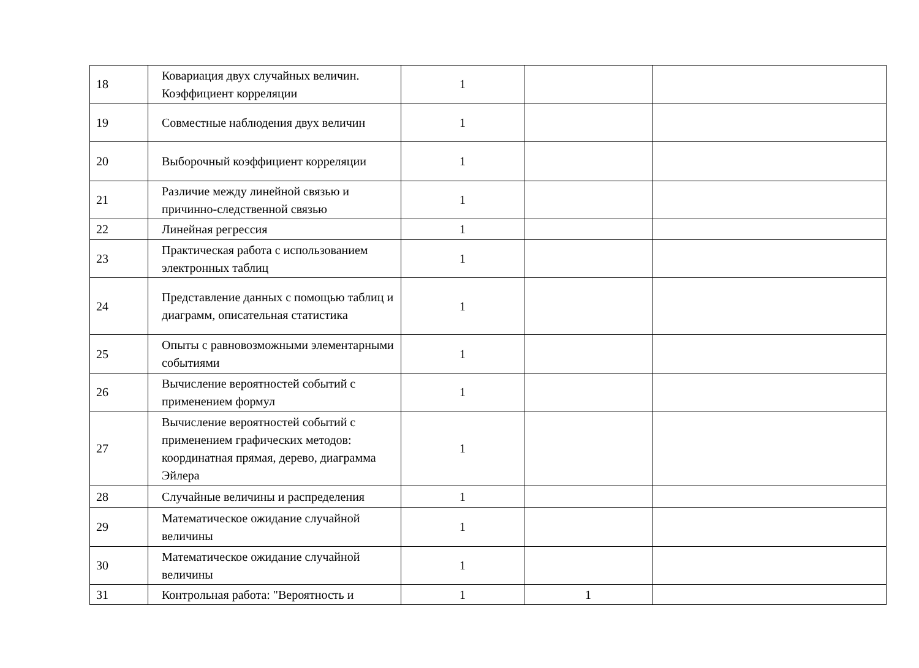| 18 | Ковариация двух случайных величин. Коэффициент корреляции | 1 | | |
| 19 | Совместные наблюдения двух величин | 1 | | |
| 20 | Выборочный коэффициент корреляции | 1 | | |
| 21 | Различие между линейной связью и причинно-следственной связью | 1 | | |
| 22 | Линейная регрессия | 1 | | |
| 23 | Практическая работа с использованием электронных таблиц | 1 | | |
| 24 | Представление данных с помощью таблиц и диаграмм, описательная статистика | 1 | | |
| 25 | Опыты с равновозможными элементарными событиями | 1 | | |
| 26 | Вычисление вероятностей событий с применением формул | 1 | | |
| 27 | Вычисление вероятностей событий с применением графических методов: координатная прямая, дерево, диаграмма Эйлера | 1 | | |
| 28 | Случайные величины и распределения | 1 | | |
| 29 | Математическое ожидание случайной величины | 1 | | |
| 30 | Математическое ожидание случайной величины | 1 | | |
| 31 | Контрольная работа: "Вероятность и | 1 | 1 | |